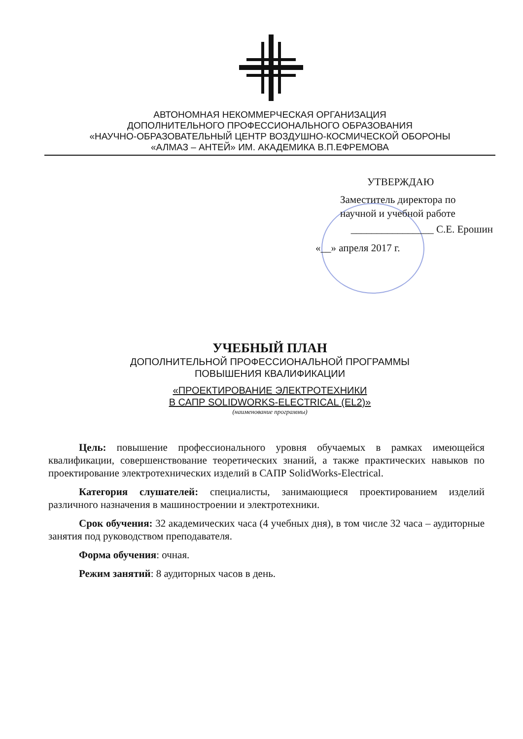АВТОНОМНАЯ НЕКОММЕРЧЕСКАЯ ОРГАНИЗАЦИЯ
ДОПОЛНИТЕЛЬНОГО ПРОФЕССИОНАЛЬНОГО ОБРАЗОВАНИЯ
«НАУЧНО-ОБРАЗОВАТЕЛЬНЫЙ ЦЕНТР ВОЗДУШНО-КОСМИЧЕСКОЙ ОБОРОНЫ
«АЛМАЗ – АНТЕЙ» ИМ. АКАДЕМИКА В.П.ЕФРЕМОВА
УТВЕРЖДАЮ
Заместитель директора по
научной и учебной работе
________________ С.Е. Ерошин
«__» апреля 2017 г.
УЧЕБНЫЙ ПЛАН
ДОПОЛНИТЕЛЬНОЙ ПРОФЕССИОНАЛЬНОЙ ПРОГРАММЫ
ПОВЫШЕНИЯ КВАЛИФИКАЦИИ
«ПРОЕКТИРОВАНИЕ ЭЛЕКТРОТЕХНИКИ
В САПР SOLIDWORKS-ELECTRICAL (EL2)»
(наименование программы)
Цель: повышение профессионального уровня обучаемых в рамках имеющейся квалификации, совершенствование теоретических знаний, а также практических навыков по проектирование электротехнических изделий в САПР SolidWorks-Electrical.
Категория слушателей: специалисты, занимающиеся проектированием изделий различного назначения в машиностроении и электротехники.
Срок обучения: 32 академических часа (4 учебных дня), в том числе 32 часа – аудиторные занятия под руководством преподавателя.
Форма обучения: очная.
Режим занятий: 8 аудиторных часов в день.